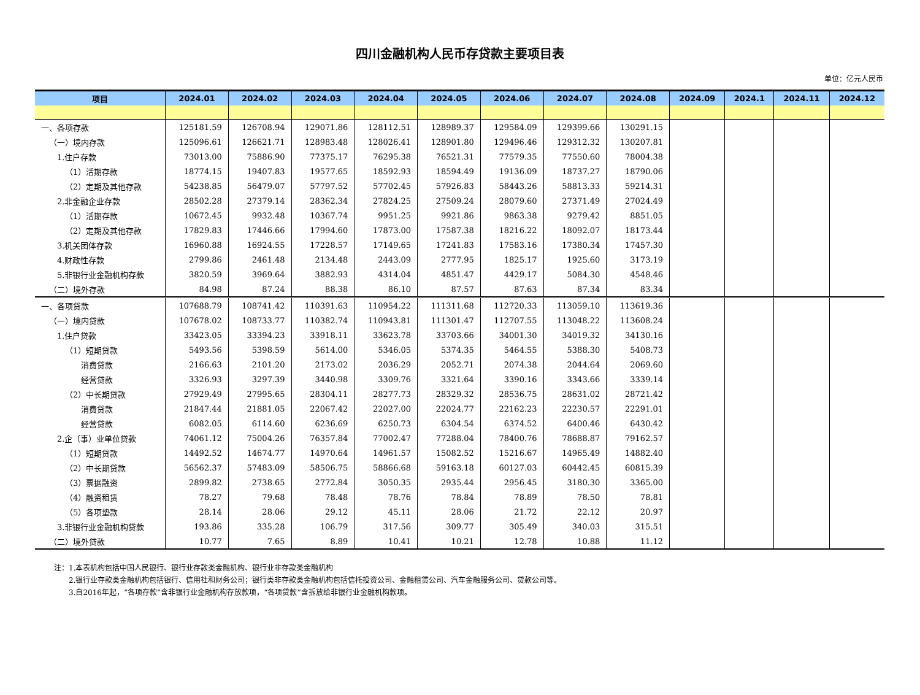四川金融机构人民币存贷款主要项目表
单位：亿元人民币
| 项目 | 2024.01 | 2024.02 | 2024.03 | 2024.04 | 2024.05 | 2024.06 | 2024.07 | 2024.08 | 2024.09 | 2024.1 | 2024.11 | 2024.12 |
| --- | --- | --- | --- | --- | --- | --- | --- | --- | --- | --- | --- | --- |
| 一、各项存款 | 125181.59 | 126708.94 | 129071.86 | 128112.51 | 128989.37 | 129584.09 | 129399.66 | 130291.15 | | | | |
| （一）境内存款 | 125096.61 | 126621.71 | 128983.48 | 128026.41 | 128901.80 | 129496.46 | 129312.32 | 130207.81 | | | | |
| 1.住户存款 | 73013.00 | 75886.90 | 77375.17 | 76295.38 | 76521.31 | 77579.35 | 77550.60 | 78004.38 | | | | |
| （1）活期存款 | 18774.15 | 19407.83 | 19577.65 | 18592.93 | 18594.49 | 19136.09 | 18737.27 | 18790.06 | | | | |
| （2）定期及其他存款 | 54238.85 | 56479.07 | 57797.52 | 57702.45 | 57926.83 | 58443.26 | 58813.33 | 59214.31 | | | | |
| 2.非金融企业存款 | 28502.28 | 27379.14 | 28362.34 | 27824.25 | 27509.24 | 28079.60 | 27371.49 | 27024.49 | | | | |
| （1）活期存款 | 10672.45 | 9932.48 | 10367.74 | 9951.25 | 9921.86 | 9863.38 | 9279.42 | 8851.05 | | | | |
| （2）定期及其他存款 | 17829.83 | 17446.66 | 17994.60 | 17873.00 | 17587.38 | 18216.22 | 18092.07 | 18173.44 | | | | |
| 3.机关团体存款 | 16960.88 | 16924.55 | 17228.57 | 17149.65 | 17241.83 | 17583.16 | 17380.34 | 17457.30 | | | | |
| 4.财政性存款 | 2799.86 | 2461.48 | 2134.48 | 2443.09 | 2777.95 | 1825.17 | 1925.60 | 3173.19 | | | | |
| 5.非银行业金融机构存款 | 3820.59 | 3969.64 | 3882.93 | 4314.04 | 4851.47 | 4429.17 | 5084.30 | 4548.46 | | | | |
| （二）境外存款 | 84.98 | 87.24 | 88.38 | 86.10 | 87.57 | 87.63 | 87.34 | 83.34 | | | | |
| 一、各项贷款 | 107688.79 | 108741.42 | 110391.63 | 110954.22 | 111311.68 | 112720.33 | 113059.10 | 113619.36 | | | | |
| （一）境内贷款 | 107678.02 | 108733.77 | 110382.74 | 110943.81 | 111301.47 | 112707.55 | 113048.22 | 113608.24 | | | | |
| 1.住户贷款 | 33423.05 | 33394.23 | 33918.11 | 33623.78 | 33703.66 | 34001.30 | 34019.32 | 34130.16 | | | | |
| （1）短期贷款 | 5493.56 | 5398.59 | 5614.00 | 5346.05 | 5374.35 | 5464.55 | 5388.30 | 5408.73 | | | | |
| 消费贷款 | 2166.63 | 2101.20 | 2173.02 | 2036.29 | 2052.71 | 2074.38 | 2044.64 | 2069.60 | | | | |
| 经营贷款 | 3326.93 | 3297.39 | 3440.98 | 3309.76 | 3321.64 | 3390.16 | 3343.66 | 3339.14 | | | | |
| （2）中长期贷款 | 27929.49 | 27995.65 | 28304.11 | 28277.73 | 28329.32 | 28536.75 | 28631.02 | 28721.42 | | | | |
| 消费贷款 | 21847.44 | 21881.05 | 22067.42 | 22027.00 | 22024.77 | 22162.23 | 22230.57 | 22291.01 | | | | |
| 经营贷款 | 6082.05 | 6114.60 | 6236.69 | 6250.73 | 6304.54 | 6374.52 | 6400.46 | 6430.42 | | | | |
| 2.企（事）业单位贷款 | 74061.12 | 75004.26 | 76357.84 | 77002.47 | 77288.04 | 78400.76 | 78688.87 | 79162.57 | | | | |
| （1）短期贷款 | 14492.52 | 14674.77 | 14970.64 | 14961.57 | 15082.52 | 15216.67 | 14965.49 | 14882.40 | | | | |
| （2）中长期贷款 | 56562.37 | 57483.09 | 58506.75 | 58866.68 | 59163.18 | 60127.03 | 60442.45 | 60815.39 | | | | |
| （3）票据融资 | 2899.82 | 2738.65 | 2772.84 | 3050.35 | 2935.44 | 2956.45 | 3180.30 | 3365.00 | | | | |
| （4）融资租赁 | 78.27 | 79.68 | 78.48 | 78.76 | 78.84 | 78.89 | 78.50 | 78.81 | | | | |
| （5）各项垫款 | 28.14 | 28.06 | 29.12 | 45.11 | 28.06 | 21.72 | 22.12 | 20.97 | | | | |
| 3.非银行业金融机构贷款 | 193.86 | 335.28 | 106.79 | 317.56 | 309.77 | 305.49 | 340.03 | 315.51 | | | | |
| （二）境外贷款 | 10.77 | 7.65 | 8.89 | 10.41 | 10.21 | 12.78 | 10.88 | 11.12 | | | | |
注：1.本表机构包括中国人民银行、银行业存款类金融机构、银行业非存款类金融机构
  2.银行业存款类金融机构包括银行、信用社和财务公司；银行类非存款类金融机构包括信托投资公司、金融租赁公司、汽车金融服务公司、贷款公司等。
  3.自2016年起，“各项存款”含非银行业金融机构存放款项，“各项贷款”含拆放给非银行业金融机构款项。